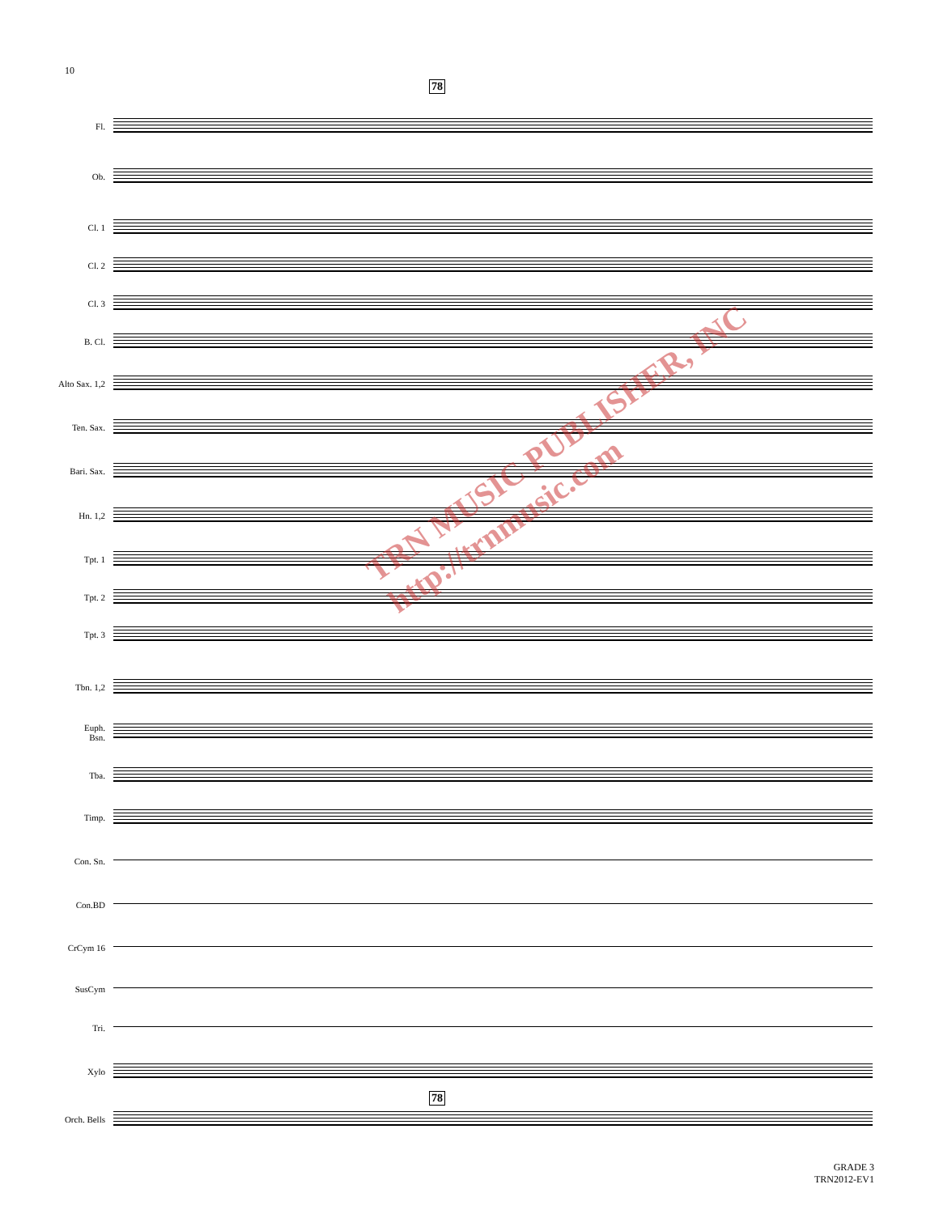10
78
Fl.
Ob.
Cl. 1
Cl. 2
Cl. 3
B. Cl.
Alto Sax. 1,2
Ten. Sax.
Bari. Sax.
Hn. 1,2
Tpt. 1
Tpt. 2
Tpt. 3
Tbn. 1,2
Euph.
Bsn.
Tba.
Timp.
Con. Sn.
Con.BD
CrCym 16
SusCym
Tri.
Xylo
78
Orch. Bells
TRN MUSIC PUBLISHER, INC
http://trnmusic.com
GRADE 3
TRN2012-EV1